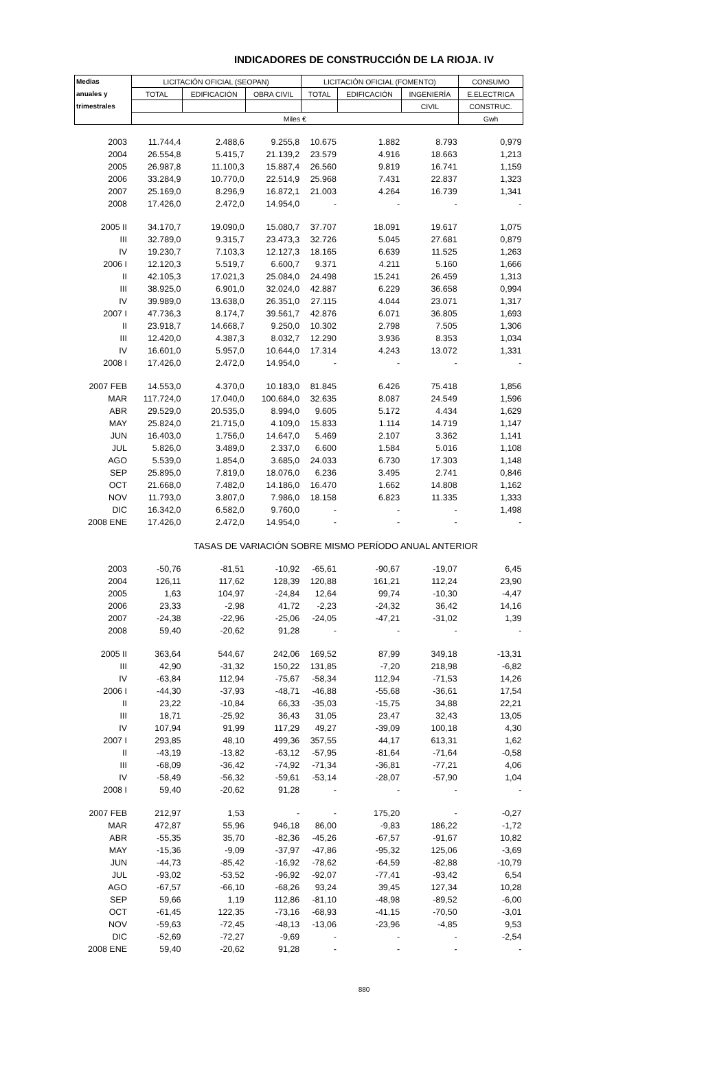INDICADORES DE CONSTRUCCIÓN DE LA RIOJA. IV
| Medias | LICITACIÓN OFICIAL (SEOPAN) | | | LICITACIÓN OFICIAL (FOMENTO) | | | CONSUMO |
| --- | --- | --- | --- | --- | --- | --- | --- |
| anuales y | TOTAL | EDIFICACIÓN | OBRA CIVIL | TOTAL | EDIFICACIÓN | INGENIERÍA | E.ELECTRICA |
| trimestrales | | | | | | CIVIL | CONSTRUC. |
| | Miles € | | | | | | Gwh |
| 2003 | 11.744,4 | 2.488,6 | 9.255,8 | 10.675 | 1.882 | 8.793 | 0,979 |
| 2004 | 26.554,8 | 5.415,7 | 21.139,2 | 23.579 | 4.916 | 18.663 | 1,213 |
| 2005 | 26.987,8 | 11.100,3 | 15.887,4 | 26.560 | 9.819 | 16.741 | 1,159 |
| 2006 | 33.284,9 | 10.770,0 | 22.514,9 | 25.968 | 7.431 | 22.837 | 1,323 |
| 2007 | 25.169,0 | 8.296,9 | 16.872,1 | 21.003 | 4.264 | 16.739 | 1,341 |
| 2008 | 17.426,0 | 2.472,0 | 14.954,0 | - | - | - | - |
| 2005 II | 34.170,7 | 19.090,0 | 15.080,7 | 37.707 | 18.091 | 19.617 | 1,075 |
| III | 32.789,0 | 9.315,7 | 23.473,3 | 32.726 | 5.045 | 27.681 | 0,879 |
| IV | 19.230,7 | 7.103,3 | 12.127,3 | 18.165 | 6.639 | 11.525 | 1,263 |
| 2006 I | 12.120,3 | 5.519,7 | 6.600,7 | 9.371 | 4.211 | 5.160 | 1,666 |
| II | 42.105,3 | 17.021,3 | 25.084,0 | 24.498 | 15.241 | 26.459 | 1,313 |
| III | 38.925,0 | 6.901,0 | 32.024,0 | 42.887 | 6.229 | 36.658 | 0,994 |
| IV | 39.989,0 | 13.638,0 | 26.351,0 | 27.115 | 4.044 | 23.071 | 1,317 |
| 2007 I | 47.736,3 | 8.174,7 | 39.561,7 | 42.876 | 6.071 | 36.805 | 1,693 |
| II | 23.918,7 | 14.668,7 | 9.250,0 | 10.302 | 2.798 | 7.505 | 1,306 |
| III | 12.420,0 | 4.387,3 | 8.032,7 | 12.290 | 3.936 | 8.353 | 1,034 |
| IV | 16.601,0 | 5.957,0 | 10.644,0 | 17.314 | 4.243 | 13.072 | 1,331 |
| 2008 I | 17.426,0 | 2.472,0 | 14.954,0 | - | - | - | - |
| 2007 FEB | 14.553,0 | 4.370,0 | 10.183,0 | 81.845 | 6.426 | 75.418 | 1,856 |
| MAR | 117.724,0 | 17.040,0 | 100.684,0 | 32.635 | 8.087 | 24.549 | 1,596 |
| ABR | 29.529,0 | 20.535,0 | 8.994,0 | 9.605 | 5.172 | 4.434 | 1,629 |
| MAY | 25.824,0 | 21.715,0 | 4.109,0 | 15.833 | 1.114 | 14.719 | 1,147 |
| JUN | 16.403,0 | 1.756,0 | 14.647,0 | 5.469 | 2.107 | 3.362 | 1,141 |
| JUL | 5.826,0 | 3.489,0 | 2.337,0 | 6.600 | 1.584 | 5.016 | 1,108 |
| AGO | 5.539,0 | 1.854,0 | 3.685,0 | 24.033 | 6.730 | 17.303 | 1,148 |
| SEP | 25.895,0 | 7.819,0 | 18.076,0 | 6.236 | 3.495 | 2.741 | 0,846 |
| OCT | 21.668,0 | 7.482,0 | 14.186,0 | 16.470 | 1.662 | 14.808 | 1,162 |
| NOV | 11.793,0 | 3.807,0 | 7.986,0 | 18.158 | 6.823 | 11.335 | 1,333 |
| DIC | 16.342,0 | 6.582,0 | 9.760,0 | - | - | - | 1,498 |
| 2008 ENE | 17.426,0 | 2.472,0 | 14.954,0 | - | - | - | - |
| TASAS DE VARIACIÓN SOBRE MISMO PERÍODO ANUAL ANTERIOR | | | | | | | |
| 2003 | -50,76 | -81,51 | -10,92 | -65,61 | -90,67 | -19,07 | 6,45 |
| 2004 | 126,11 | 117,62 | 128,39 | 120,88 | 161,21 | 112,24 | 23,90 |
| 2005 | 1,63 | 104,97 | -24,84 | 12,64 | 99,74 | -10,30 | -4,47 |
| 2006 | 23,33 | -2,98 | 41,72 | -2,23 | -24,32 | 36,42 | 14,16 |
| 2007 | -24,38 | -22,96 | -25,06 | -24,05 | -47,21 | -31,02 | 1,39 |
| 2008 | 59,40 | -20,62 | 91,28 | - | - | - | - |
| 2005 II | 363,64 | 544,67 | 242,06 | 169,52 | 87,99 | 349,18 | -13,31 |
| III | 42,90 | -31,32 | 150,22 | 131,85 | -7,20 | 218,98 | -6,82 |
| IV | -63,84 | 112,94 | -75,67 | -58,34 | 112,94 | -71,53 | 14,26 |
| 2006 I | -44,30 | -37,93 | -48,71 | -46,88 | -55,68 | -36,61 | 17,54 |
| II | 23,22 | -10,84 | 66,33 | -35,03 | -15,75 | 34,88 | 22,21 |
| III | 18,71 | -25,92 | 36,43 | 31,05 | 23,47 | 32,43 | 13,05 |
| IV | 107,94 | 91,99 | 117,29 | 49,27 | -39,09 | 100,18 | 4,30 |
| 2007 I | 293,85 | 48,10 | 499,36 | 357,55 | 44,17 | 613,31 | 1,62 |
| II | -43,19 | -13,82 | -63,12 | -57,95 | -81,64 | -71,64 | -0,58 |
| III | -68,09 | -36,42 | -74,92 | -71,34 | -36,81 | -77,21 | 4,06 |
| IV | -58,49 | -56,32 | -59,61 | -53,14 | -28,07 | -57,90 | 1,04 |
| 2008 I | 59,40 | -20,62 | 91,28 | - | - | - | - |
| 2007 FEB | 212,97 | 1,53 | - | - | 175,20 | - | -0,27 |
| MAR | 472,87 | 55,96 | 946,18 | 86,00 | -9,83 | 186,22 | -1,72 |
| ABR | -55,35 | 35,70 | -82,36 | -45,26 | -67,57 | -91,67 | 10,82 |
| MAY | -15,36 | -9,09 | -37,97 | -47,86 | -95,32 | 125,06 | -3,69 |
| JUN | -44,73 | -85,42 | -16,92 | -78,62 | -64,59 | -82,88 | -10,79 |
| JUL | -93,02 | -53,52 | -96,92 | -92,07 | -77,41 | -93,42 | 6,54 |
| AGO | -67,57 | -66,10 | -68,26 | 93,24 | 39,45 | 127,34 | 10,28 |
| SEP | 59,66 | 1,19 | 112,86 | -81,10 | -48,98 | -89,52 | -6,00 |
| OCT | -61,45 | 122,35 | -73,16 | -68,93 | -41,15 | -70,50 | -3,01 |
| NOV | -59,63 | -72,45 | -48,13 | -13,06 | -23,96 | -4,85 | 9,53 |
| DIC | -52,69 | -72,27 | -9,69 | - | - | - | -2,54 |
| 2008 ENE | 59,40 | -20,62 | 91,28 | - | - | - | - |
880